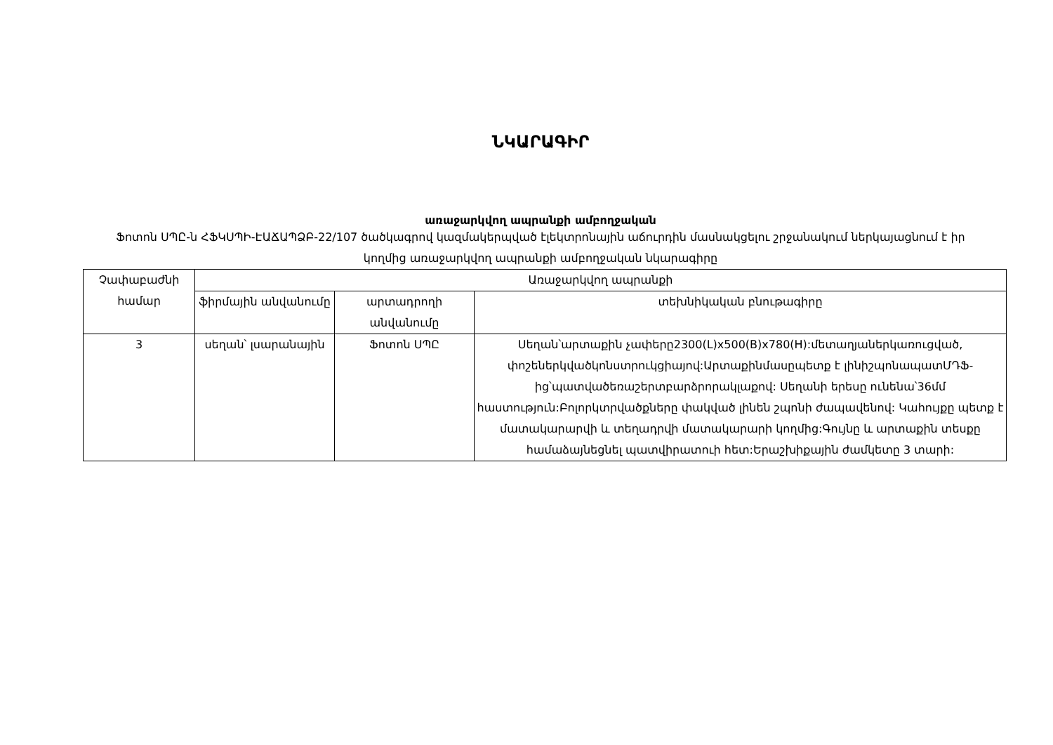ՆԿԱՐԱԳԻՐ
առաջարկվող ապրանքի ամբողջական
Ֆոտոն ՍՊԸ-ն ՀՖԿՍՊԻ-ԷԱՃԱՊՁԲ-22/107 ծածկագրով կազմակերպված էլեկտրոնային աճուրդին մասնակցելու շրջանակում ներկայացնում է իր կողմից առաջարկվող ապրանքի ամբողջական նկարագիրը
| Չափաբաժնի համար | Առաջարկվող ապրանքի | | |
| --- | --- | --- | --- |
| | ֆիրմային անվանումը | արտադրողի անվանումը | տեխնիկական բնութագիրը |
| 3 | սեղան՝ լսարանային | Ֆոտոն ՍՊԸ | Սեղան՝արտաքին չափերը2300(L)x500(B)x780(H):մետաղյաներկառուցված, փոշեներկվածկոնստրուկցիայով:Արտաքինմասըպետք է լինիշպոնապատՄԴՖ-ից՝պատվածեռաշերտբարձրորակլաքով: Սեղանի երեսը ունենա՝36մմ հաստություն:Բոլորկտրվածքները փակված լինեն շպոնի ժապավենով: Կահույքը պետք է մատակարարվի և տեղադրվի մատակարարի կողմից:Գույնը և արտաքին տեսքը համաձայնեցնել պատվիրատուի հետ:Երաշխիքային ժամկետը 3 տարի: |